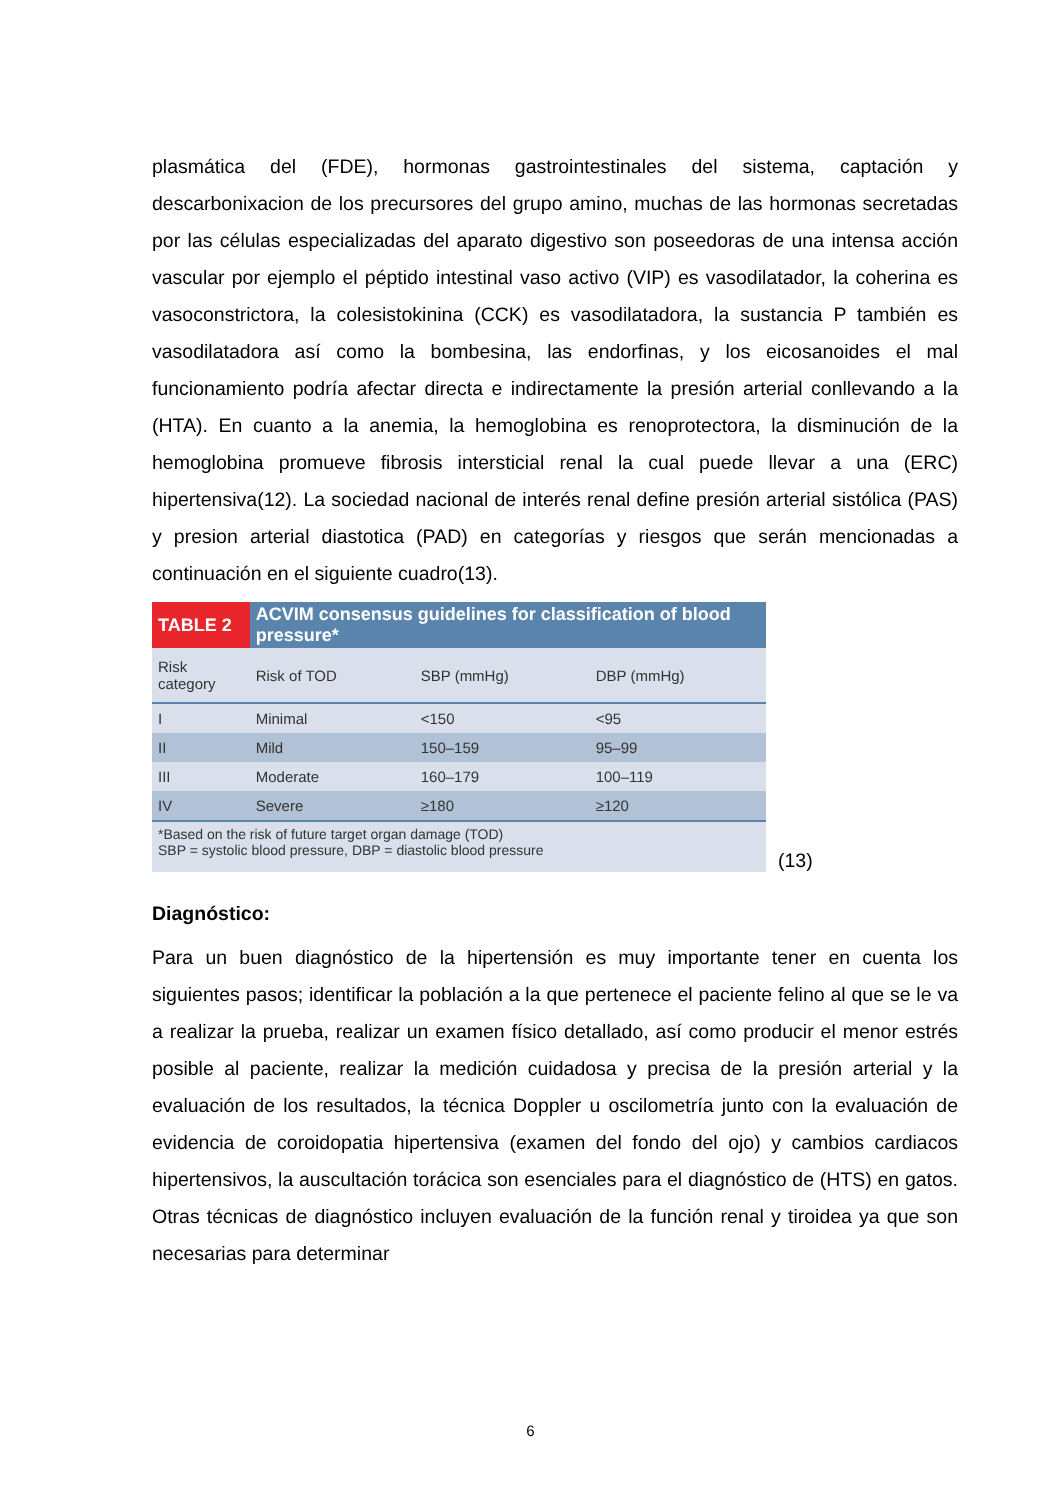plasmática del (FDE), hormonas gastrointestinales del sistema, captación y descarbonixacion de los precursores del grupo amino, muchas de las hormonas secretadas por las células especializadas del aparato digestivo son poseedoras de una intensa acción vascular por ejemplo el péptido intestinal vaso activo (VIP) es vasodilatador, la coherina es vasoconstrictora, la colesistokinina (CCK) es vasodilatadora, la sustancia P también es vasodilatadora así como la bombesina, las endorfinas, y los eicosanoides el mal funcionamiento podría afectar directa e indirectamente la presión arterial conllevando a la (HTA). En cuanto a la anemia, la hemoglobina es renoprotectora, la disminución de la hemoglobina promueve fibrosis intersticial renal la cual puede llevar a una (ERC) hipertensiva(12). La sociedad nacional de interés renal define presión arterial sistólica (PAS) y presion arterial diastotica (PAD) en categorías y riesgos que serán mencionadas a continuación en el siguiente cuadro(13).
| TABLE 2 | ACVIM consensus guidelines for classification of blood pressure* | | |
| Risk category | Risk of TOD | SBP (mmHg) | DBP (mmHg) |
| I | Minimal | <150 | <95 |
| II | Mild | 150–159 | 95–99 |
| III | Moderate | 160–179 | 100–119 |
| IV | Severe | ≥180 | ≥120 |
| *Based on the risk of future target organ damage (TOD) SBP = systolic blood pressure, DBP = diastolic blood pressure | | | |
(13)
Diagnóstico:
Para un buen diagnóstico de la hipertensión es muy importante tener en cuenta los siguientes pasos; identificar la población a la que pertenece el paciente felino al que se le va a realizar la prueba, realizar un examen físico detallado, así como producir el menor estrés posible al paciente, realizar la medición cuidadosa y precisa de la presión arterial y la evaluación de los resultados, la técnica Doppler u oscilometría junto con la evaluación de evidencia de coroidopatia hipertensiva (examen del fondo del ojo) y cambios cardiacos hipertensivos, la auscultación torácica son esenciales para el diagnóstico de (HTS) en gatos. Otras técnicas de diagnóstico incluyen evaluación de la función renal y tiroidea ya que son necesarias para determinar
6